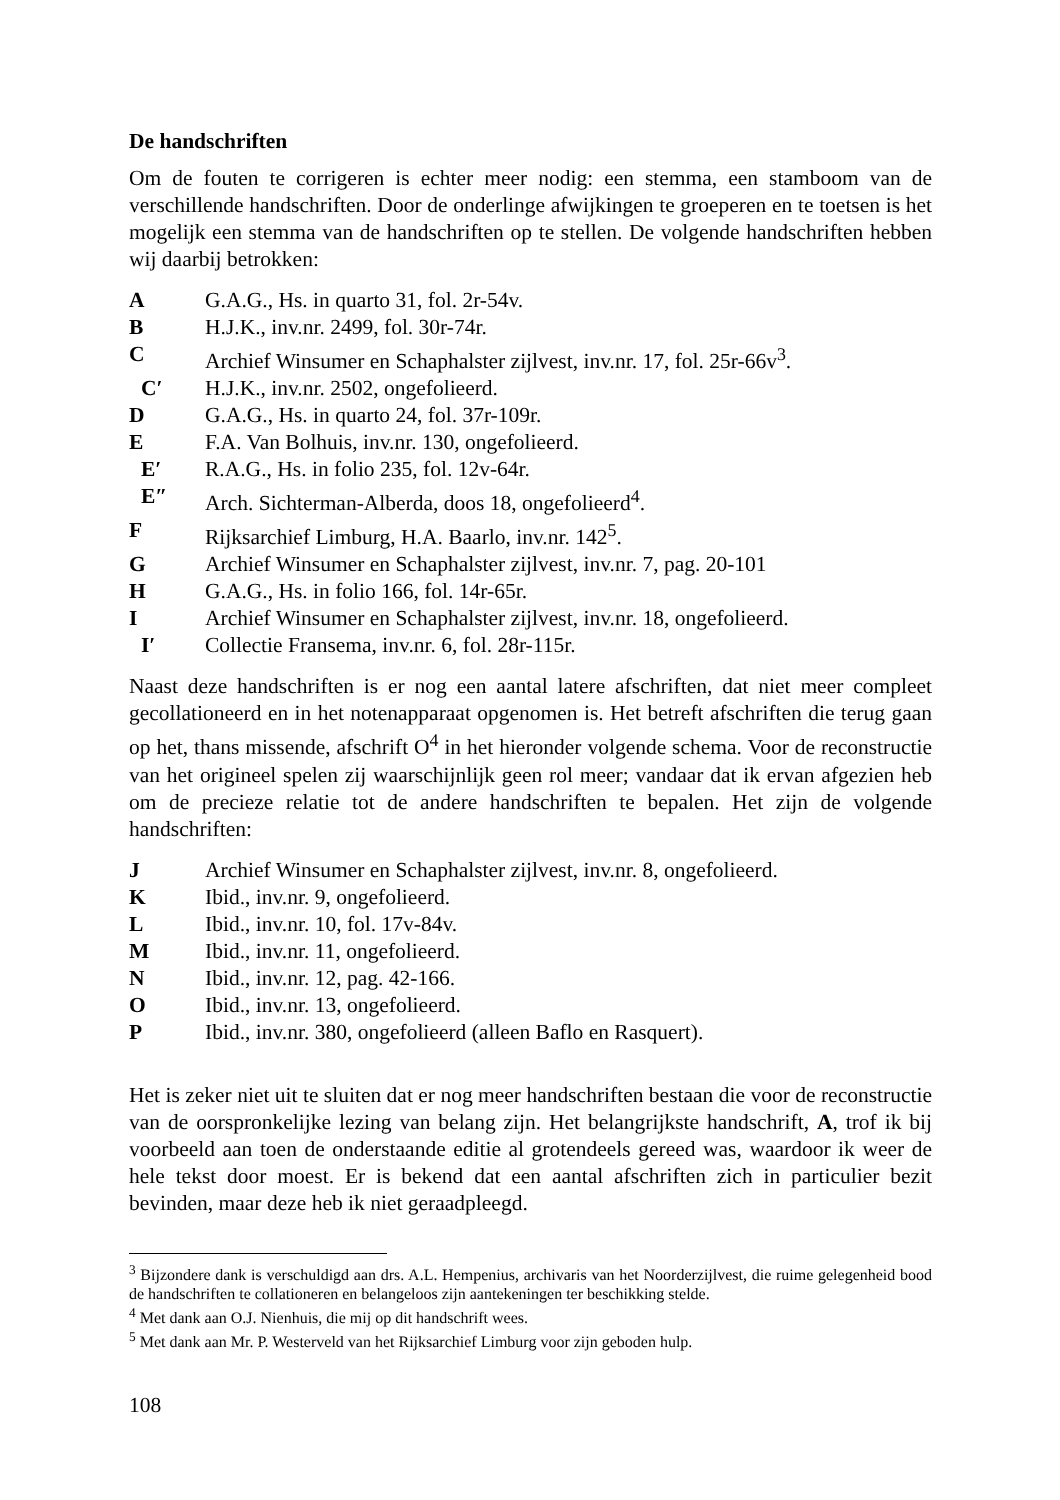De handschriften
Om de fouten te corrigeren is echter meer nodig: een stemma, een stamboom van de verschillende handschriften. Door de onderlinge afwijkingen te groeperen en te toetsen is het mogelijk een stemma van de handschriften op te stellen. De volgende handschriften hebben wij daarbij betrokken:
A G.A.G., Hs. in quarto 31, fol. 2r-54v.
B H.J.K., inv.nr. 2499, fol. 30r-74r.
C Archief Winsumer en Schaphalster zijlvest, inv.nr. 17, fol. 25r-66v<sup>3</sup>.
C′ H.J.K., inv.nr. 2502, ongefolieerd.
D G.A.G., Hs. in quarto 24, fol. 37r-109r.
E F.A. Van Bolhuis, inv.nr. 130, ongefolieerd.
E′ R.A.G., Hs. in folio 235, fol. 12v-64r.
E″ Arch. Sichterman-Alberda, doos 18, ongefolieerd<sup>4</sup>.
F Rijksarchief Limburg, H.A. Baarlo, inv.nr. 142<sup>5</sup>.
G Archief Winsumer en Schaphalster zijlvest, inv.nr. 7, pag. 20-101
H G.A.G., Hs. in folio 166, fol. 14r-65r.
I Archief Winsumer en Schaphalster zijlvest, inv.nr. 18, ongefolieerd.
I′ Collectie Fransema, inv.nr. 6, fol. 28r-115r.
Naast deze handschriften is er nog een aantal latere afschriften, dat niet meer compleet gecollationeerd en in het notenapparaat opgenomen is. Het betreft afschriften die terug gaan op het, thans missende, afschrift O<sup>4</sup> in het hieronder volgende schema. Voor de reconstructie van het origineel spelen zij waarschijnlijk geen rol meer; vandaar dat ik ervan afgezien heb om de precieze relatie tot de andere handschriften te bepalen. Het zijn de volgende handschriften:
J Archief Winsumer en Schaphalster zijlvest, inv.nr. 8, ongefolieerd.
K Ibid., inv.nr. 9, ongefolieerd.
L Ibid., inv.nr. 10, fol. 17v-84v.
M Ibid., inv.nr. 11, ongefolieerd.
N Ibid., inv.nr. 12, pag. 42-166.
O Ibid., inv.nr. 13, ongefolieerd.
P Ibid., inv.nr. 380, ongefolieerd (alleen Baflo en Rasquert).
Het is zeker niet uit te sluiten dat er nog meer handschriften bestaan die voor de reconstructie van de oorspronkelijke lezing van belang zijn. Het belangrijkste handschrift, A, trof ik bij voorbeeld aan toen de onderstaande editie al grotendeels gereed was, waardoor ik weer de hele tekst door moest. Er is bekend dat een aantal afschriften zich in particulier bezit bevinden, maar deze heb ik niet geraadpleegd.
<sup>3</sup> Bijzondere dank is verschuldigd aan drs. A.L. Hempenius, archivaris van het Noorderzijlvest, die ruime gelegenheid bood de handschriften te collationeren en belangeloos zijn aantekeningen ter beschikking stelde.
<sup>4</sup> Met dank aan O.J. Nienhuis, die mij op dit handschrift wees.
<sup>5</sup> Met dank aan Mr. P. Westerveld van het Rijksarchief Limburg voor zijn geboden hulp.
108